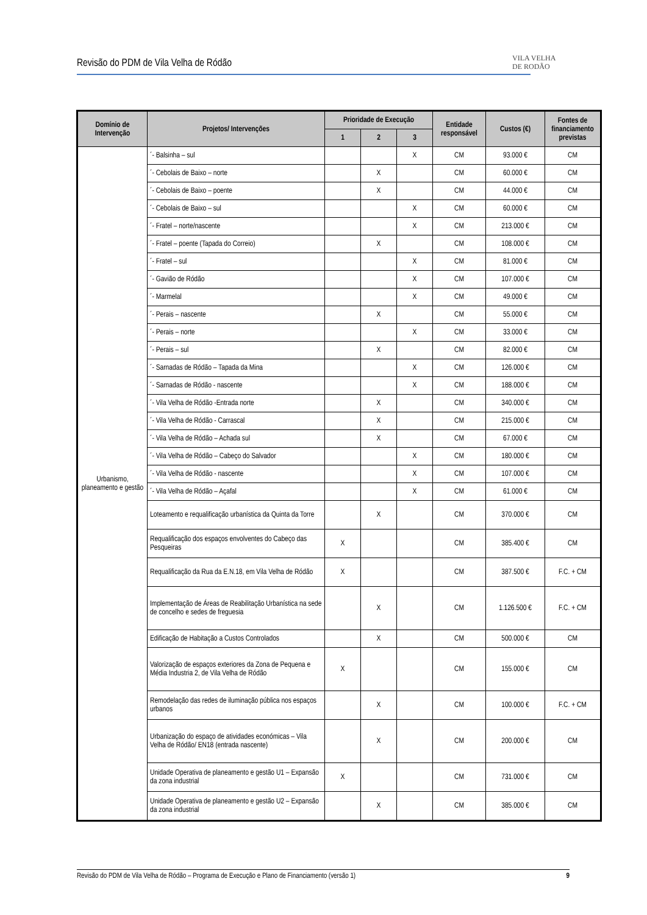Revisão do PDM de Vila Velha de Ródão
VILA VELHA
DE RODÃO
| Domínio de Intervenção | Projetos/ Intervenções | Prioridade de Execução | | | Entidade responsável | Custos (€) | Fontes de financiamento previstas |
| --- | --- | --- | --- | --- | --- | --- | --- |
| | | 1 | 2 | 3 | | | |
| Urbanismo, planeamento e gestão | ´- Balsinha – sul | | | X | CM | 93.000 € | CM |
| | ´- Cebolais de Baixo – norte | | X | | CM | 60.000 € | CM |
| | ´- Cebolais de Baixo – poente | | X | | CM | 44.000 € | CM |
| | ´- Cebolais de Baixo – sul | | | X | CM | 60.000 € | CM |
| | ´- Fratel – norte/nascente | | | X | CM | 213.000 € | CM |
| | ´- Fratel – poente (Tapada do Correio) | | X | | CM | 108.000 € | CM |
| | ´- Fratel – sul | | | X | CM | 81.000 € | CM |
| | ´- Gavião de Ródão | | | X | CM | 107.000 € | CM |
| | ´- Marmelal | | | X | CM | 49.000 € | CM |
| | ´- Perais – nascente | | X | | CM | 55.000 € | CM |
| | ´- Perais – norte | | | X | CM | 33.000 € | CM |
| | ´- Perais – sul | | X | | CM | 82.000 € | CM |
| | ´- Sarnadas de Ródão – Tapada da Mina | | | X | CM | 126.000 € | CM |
| | ´- Sarnadas de Ródão - nascente | | | X | CM | 188.000 € | CM |
| | ´- Vila Velha de Ródão -Entrada norte | | X | | CM | 340.000 € | CM |
| | ´- Vila Velha de Ródão - Carrascal | | X | | CM | 215.000 € | CM |
| | ´- Vila Velha de Ródão – Achada sul | | X | | CM | 67.000 € | CM |
| | ´- Vila Velha de Ródão – Cabeço do Salvador | | | X | CM | 180.000 € | CM |
| | ´- Vila Velha de Ródão - nascente | | | X | CM | 107.000 € | CM |
| | ´- Vila Velha de Ródão – Açafal | | | X | CM | 61.000 € | CM |
| | Loteamento e requalificação urbanística da Quinta da Torre | | X | | CM | 370.000 € | CM |
| | Requalificação dos espaços envolventes do Cabeço das Pesqueiras | X | | | CM | 385.400 € | CM |
| | Requalificação da Rua da E.N.18, em Vila Velha de Ródão | X | | | CM | 387.500 € | F.C. + CM |
| | Implementação de Áreas de Reabilitação Urbanística na sede de concelho e sedes de freguesia | | X | | CM | 1.126.500 € | F.C. + CM |
| | Edificação de Habitação a Custos Controlados | | X | | CM | 500.000 € | CM |
| | Valorização de espaços exteriores da Zona de Pequena e Média Industria 2, de Vila Velha de Ródão | X | | | CM | 155.000 € | CM |
| | Remodelação das redes de iluminação pública nos espaços urbanos | | X | | CM | 100.000 € | F.C. + CM |
| | Urbanização do espaço de atividades económicas – Vila Velha de Ródão/ EN18 (entrada nascente) | | X | | CM | 200.000 € | CM |
| | Unidade Operativa de planeamento e gestão U1 – Expansão da zona industrial | X | | | CM | 731.000 € | CM |
| | Unidade Operativa de planeamento e gestão U2 – Expansão da zona industrial | | X | | CM | 385.000 € | CM |
Revisão do PDM de Vila Velha de Ródão – Programa de Execução e Plano de Financiamento (versão 1) 9